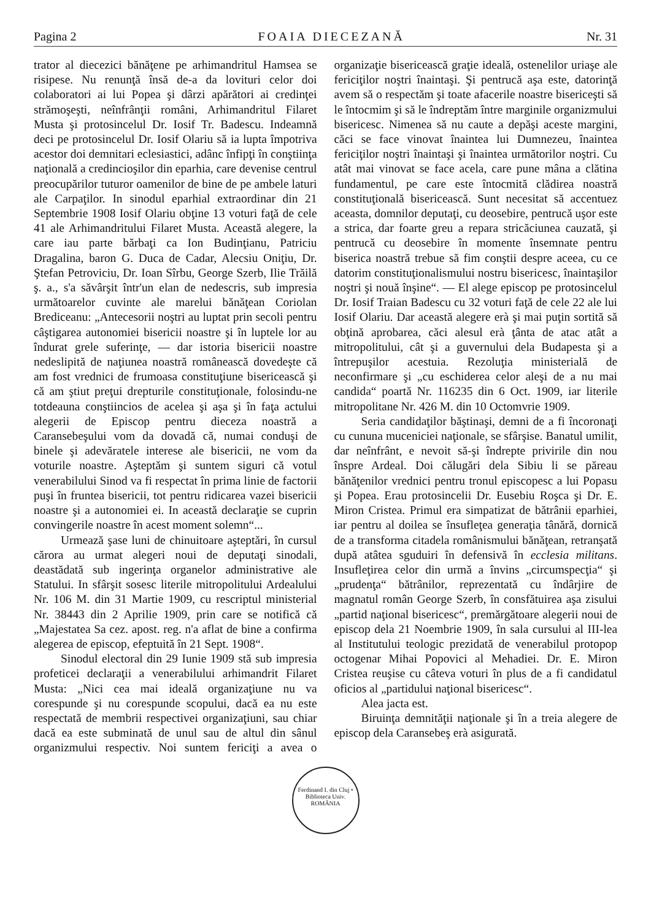Pagina 2 FOAIA DIECEZANĂ Nr. 31
trator al diecezici bănăţene pe arhimandritul Hamsea se risipese. Nu renunţă însă de-a da lovituri celor doi colaboratori ai lui Popea şi dârzi apărători ai credinţei strămoşeşti, neînfrânţii români, Arhimandritul Filaret Musta şi protosincelul Dr. Iosif Tr. Badescu. Indeamnă deci pe protosincelul Dr. Iosif Olariu să ia lupta împotriva acestor doi demnitari eclesiastici, adânc înfipţi în conştiinţa naţională a credincioşilor din eparhia, care devenise centrul preocupărilor tuturor oamenilor de bine de pe ambele laturi ale Carpaţilor. In sinodul eparhial extraordinar din 21 Septembrie 1908 Iosif Olariu obţine 13 voturi faţă de cele 41 ale Arhimandritului Filaret Musta. Această alegere, la care iau parte bărbaţi ca Ion Budinţianu, Patriciu Dragalina, baron G. Duca de Cadar, Alecsiu Oniţiu, Dr. Ştefan Petroviciu, Dr. Ioan Sîrbu, George Szerb, Ilie Trăilă ş. a., s'a săvârşit într'un elan de nedescris, sub impresia următoarelor cuvinte ale marelui bănăţean Coriolan Brediceanu: „Antecesorii noştri au luptat prin secoli pentru câştigarea autonomiei bisericii noastre şi în luptele lor au îndurat grele suferinţe, — dar istoria bisericii noastre nedeslipită de naţiunea noastră românească dovedeşte că am fost vrednici de frumoasa constituţiune bisericească şi că am ştiut preţui drepturile constituţionale, folosindu-ne totdeauna conştiincios de acelea şi aşa şi în faţa actului alegerii de Episcop pentru dieceza noastră a Caransebeşului vom da dovadă că, numai conduşi de binele şi adevăratele interese ale bisericii, ne vom da voturile noastre. Aşteptăm şi suntem siguri că votul venerabilului Sinod va fi respectat în prima linie de factorii puşi în fruntea bisericii, tot pentru ridicarea vazei bisericii noastre şi a autonomiei ei. In această declaraţie se cuprin convingerile noastre în acest moment solemn“...
Urmează şase luni de chinuitoare aşteptări, în cursul cărora au urmat alegeri noui de deputaţi sinodali, deastădată sub ingerinţa organelor administrative ale Statului. In sfârşit sosesc literile mitropolitului Ardealului Nr. 106 M. din 31 Martie 1909, cu rescriptul ministerial Nr. 38443 din 2 Aprilie 1909, prin care se notifică că „Majestatea Sa cez. apost. reg. n'a aflat de bine a confirma alegerea de episcop, efeptuită în 21 Sept. 1908“.
Sinodul electoral din 29 Iunie 1909 stă sub impresia profeticei declaraţii a venerabilului arhimandrit Filaret Musta: „Nici cea mai ideală organizaţiune nu va corespunde şi nu corespunde scopului, dacă ea nu este respectată de membrii respectivei organizaţiuni, sau chiar dacă ea este subminată de unul sau de altul din sânul organizmului respectiv. Noi suntem fericiţi a avea o organizaţie bisericească graţie ideală, ostenelilor uriaşe ale fericiţilor noştri înaintaşi. Şi pentrucă aşa este, datorinţă avem să o respectăm şi toate afacerile noastre bisericeşti să le întocmim şi să le îndreptăm între marginile organizmului bisericesc. Nimenea să nu caute a depăşi aceste margini, căci se face vinovat înaintea lui Dumnezeu, înaintea fericiţilor noştri înaintaşi şi înaintea următorilor noştri. Cu atât mai vinovat se face acela, care pune mâna a clătina fundamentul, pe care este întocmită clădirea noastră constituţională bisericească. Sunt necesitat să accentuez aceasta, domnilor deputaţi, cu deosebire, pentrucă uşor este a strica, dar foarte greu a repara stricăciunea cauzată, şi pentrucă cu deosebire în momente însemnate pentru biserica noastră trebue să fim conştii despre aceea, cu ce datorim constituţionalismului nostru bisericesc, înaintaşilor noştri şi nouă înşine“. — El alege episcop pe protosincelul Dr. Iosif Traian Badescu cu 32 voturi faţă de cele 22 ale lui Iosif Olariu. Dar această alegere erà şi mai puţin sortită să obţină aprobarea, căci alesul erà ţânta de atac atât a mitropolitului, cât şi a guvernului dela Budapesta şi a întrepuşilor acestuia. Rezoluţia ministerială de neconfirmare şi „cu eschiderea celor aleşi de a nu mai candida“ poartă Nr. 116235 din 6 Oct. 1909, iar literile mitropolitane Nr. 426 M. din 10 Octomvrie 1909.
Seria candidaţilor băştinaşi, demni de a fi încoronaţi cu cununa muceniciei naţionale, se sfârşise. Banatul umilit, dar neînfrânt, e nevoit să-şi îndrepte privirile din nou înspre Ardeal. Doi călugări dela Sibiu li se păreau bănăţenilor vrednici pentru tronul episcopesc a lui Popasu şi Popea. Erau protosincelii Dr. Eusebiu Roşca şi Dr. E. Miron Cristea. Primul era simpatizat de bătrânii eparhiei, iar pentru al doilea se însufleţea generaţia tânără, dornică de a transforma citadela românismului bănăţean, retranşată după atâtea sguduiri în defensivă în ecclesia militans. Insufleţirea celor din urmă a învins „circumspecţia“ şi „prudenţa“ bătrânilor, reprezentată cu îndârjire de magnatul român George Szerb, în consfătuirea aşa zisului „partid naţional bisericesc“, premărgătoare alegerii noui de episcop dela 21 Noembrie 1909, în sala cursului al III-lea al Institutului teologic prezidată de venerabilul protopop octogenar Mihai Popovici al Mehadiei. Dr. E. Miron Cristea reuşise cu câteva voturi în plus de a fi candidatul oficios al „partidului naţional bisericesc“.
Alea jacta est.
Biruinţa demnităţii naţionale şi în a treia alegere de episcop dela Caransebeş erà asigurată.
Ferdinand I. din Cluj • Biblioteca Univ. ROMÂNIA